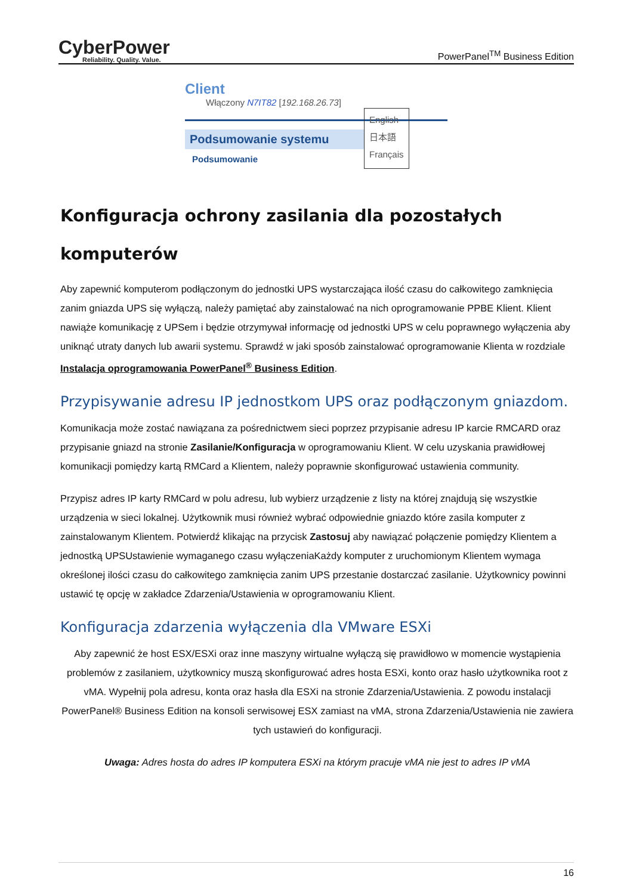CyberPower
Reliability. Quality. Value.
PowerPanel<sup>TM</sup> Business Edition
Client
Włączony N7IT82 [192.168.26.73]
Podsumowanie systemu
Podsumowanie
English
日本語
Français
Konfiguracja ochrony zasilania dla pozostałych komputerów
Aby zapewnić komputerom podłączonym do jednostki UPS wystarczająca ilość czasu do całkowitego zamknięcia zanim gniazda UPS się wyłączą, należy pamiętać aby zainstalować na nich oprogramowanie PPBE Klient. Klient nawiąże komunikację z UPSem i będzie otrzymywał informację od jednostki UPS w celu poprawnego wyłączenia aby uniknąć utraty danych lub awarii systemu. Sprawdź w jaki sposób zainstalować oprogramowanie Klienta w rozdziale Instalacja oprogramowania PowerPanel<sup>®</sup> Business Edition.
Przypisywanie adresu IP jednostkom UPS oraz podłączonym gniazdom.
Komunikacja może zostać nawiązana za pośrednictwem sieci poprzez przypisanie adresu IP karcie RMCARD oraz przypisanie gniazd na stronie Zasilanie/Konfiguracja w oprogramowaniu Klient. W celu uzyskania prawidłowej komunikacji pomiędzy kartą RMCard a Klientem, należy poprawnie skonfigurować ustawienia community.
Przypisz adres IP karty RMCard w polu adresu, lub wybierz urządzenie z listy na której znajdują się wszystkie urządzenia w sieci lokalnej. Użytkownik musi również wybrać odpowiednie gniazdo które zasila komputer z zainstalowanym Klientem. Potwierdź klikając na przycisk Zastosuj aby nawiązać połączenie pomiędzy Klientem a jednostką UPSUstawienie wymaganego czasu wyłączeniaKażdy komputer z uruchomionym Klientem wymaga określonej ilości czasu do całkowitego zamknięcia zanim UPS przestanie dostarczać zasilanie. Użytkownicy powinni ustawić tę opcję w zakładce Zdarzenia/Ustawienia w oprogramowaniu Klient.
Konfiguracja zdarzenia wyłączenia dla VMware ESXi
Aby zapewnić że host ESX/ESXi oraz inne maszyny wirtualne wyłączą się prawidłowo w momencie wystąpienia problemów z zasilaniem, użytkownicy muszą skonfigurować adres hosta ESXi, konto oraz hasło użytkownika root z vMA. Wypełnij pola adresu, konta oraz hasła dla ESXi na stronie Zdarzenia/Ustawienia. Z powodu instalacji PowerPanel® Business Edition na konsoli serwisowej ESX zamiast na vMA, strona Zdarzenia/Ustawienia nie zawiera tych ustawień do konfiguracji.
Uwaga: Adres hosta do adres IP komputera ESXi na którym pracuje vMA nie jest to adres IP vMA
16